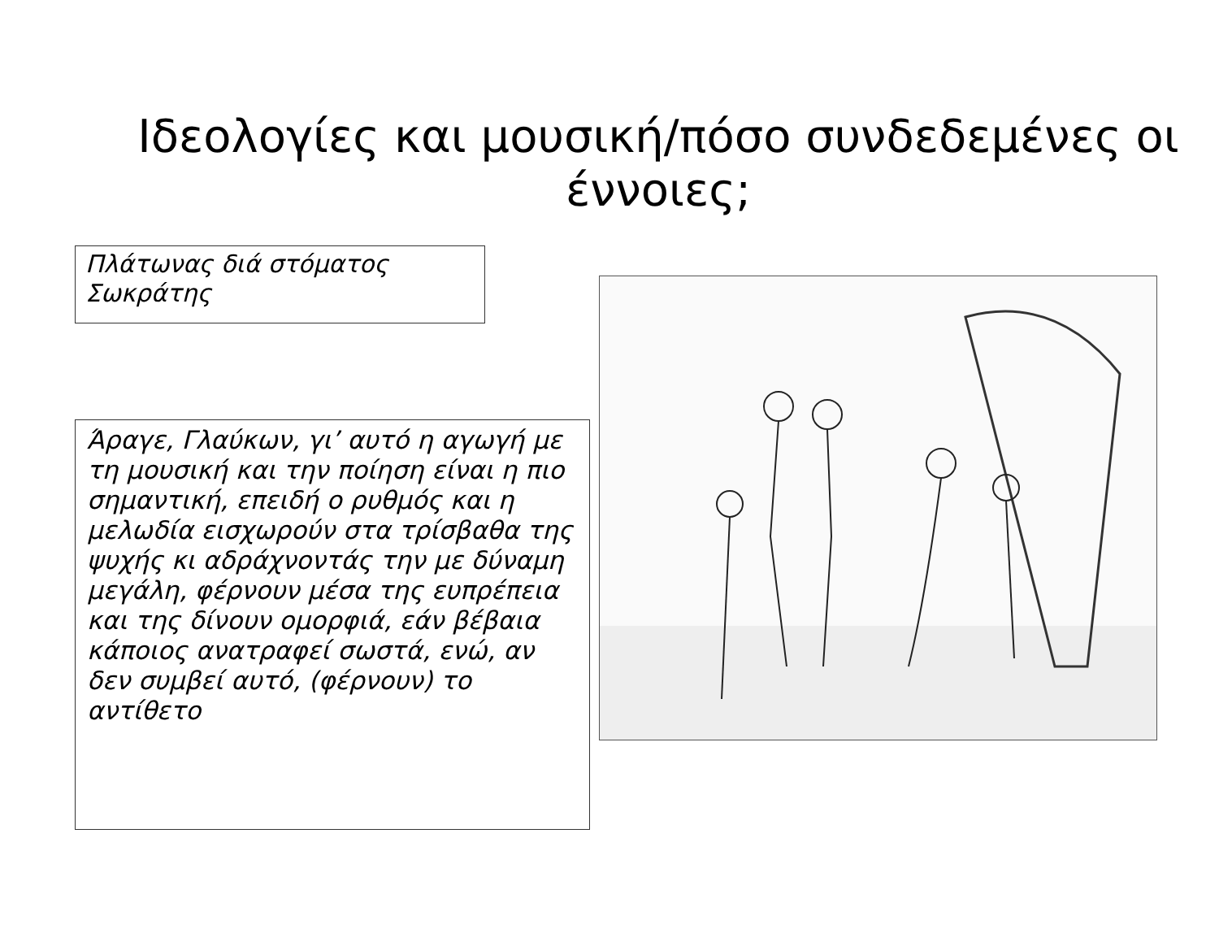Ιδεολογίες και μουσική/πόσο συνδεδεμένες οι έννοιες;
Πλάτωνας διά στόματος Σωκράτης
Άραγε, Γλαύκων, γι’ αυτό η αγωγή με τη μουσική και την ποίηση είναι η πιο σημαντική, επειδή ο ρυθμός και η μελωδία εισχωρούν στα τρίσβαθα της ψυχής κι αδράχνοντάς την με δύναμη μεγάλη, φέρνουν μέσα της ευπρέπεια και της δίνουν ομορφιά, εάν βέβαια κάποιος ανατραφεί σωστά, ενώ, αν δεν συμβεί αυτό, (φέρνουν) το αντίθετο